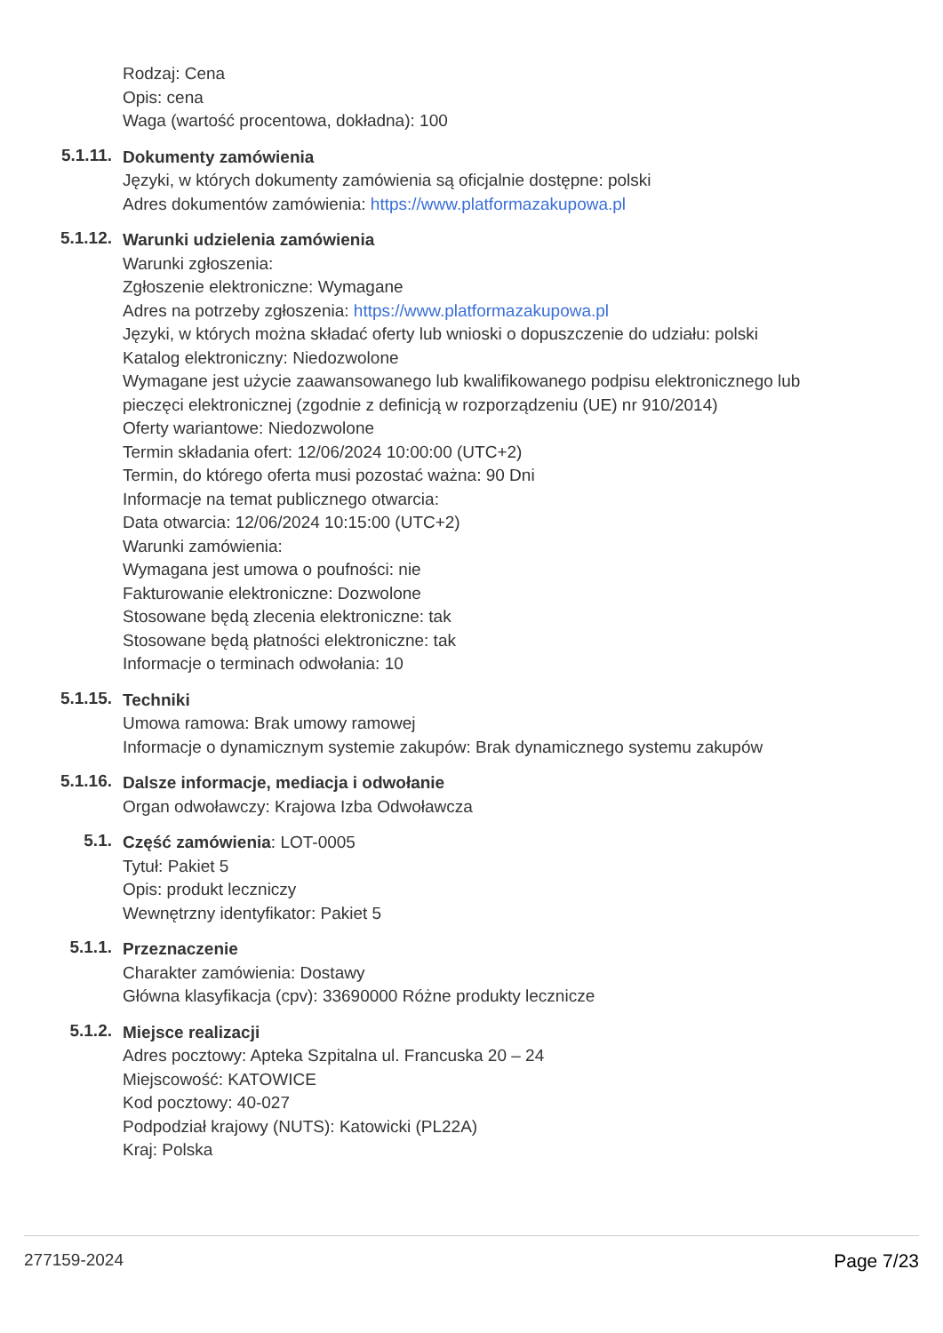Rodzaj: Cena
Opis: cena
Waga (wartość procentowa, dokładna): 100
5.1.11.
Dokumenty zamówienia
Języki, w których dokumenty zamówienia są oficjalnie dostępne: polski
Adres dokumentów zamówienia: https://www.platformazakupowa.pl
5.1.12.
Warunki udzielenia zamówienia
Warunki zgłoszenia:
Zgłoszenie elektroniczne: Wymagane
Adres na potrzeby zgłoszenia: https://www.platformazakupowa.pl
Języki, w których można składać oferty lub wnioski o dopuszczenie do udziału: polski
Katalog elektroniczny: Niedozwolone
Wymagane jest użycie zaawansowanego lub kwalifikowanego podpisu elektronicznego lub pieczęci elektronicznej (zgodnie z definicją w rozporządzeniu (UE) nr 910/2014)
Oferty wariantowe: Niedozwolone
Termin składania ofert: 12/06/2024 10:00:00 (UTC+2)
Termin, do którego oferta musi pozostać ważna: 90 Dni
Informacje na temat publicznego otwarcia:
Data otwarcia: 12/06/2024 10:15:00 (UTC+2)
Warunki zamówienia:
Wymagana jest umowa o poufności: nie
Fakturowanie elektroniczne: Dozwolone
Stosowane będą zlecenia elektroniczne: tak
Stosowane będą płatności elektroniczne: tak
Informacje o terminach odwołania: 10
5.1.15.
Techniki
Umowa ramowa: Brak umowy ramowej
Informacje o dynamicznym systemie zakupów: Brak dynamicznego systemu zakupów
5.1.16.
Dalsze informacje, mediacja i odwołanie
Organ odwoławczy: Krajowa Izba Odwoławcza
5.1.
Część zamówienia: LOT-0005
Tytuł: Pakiet 5
Opis: produkt leczniczy
Wewnętrzny identyfikator: Pakiet 5
5.1.1.
Przeznaczenie
Charakter zamówienia: Dostawy
Główna klasyfikacja (cpv): 33690000 Różne produkty lecznicze
5.1.2.
Miejsce realizacji
Adres pocztowy: Apteka Szpitalna ul. Francuska 20 – 24
Miejscowość: KATOWICE
Kod pocztowy: 40-027
Podpodział krajowy (NUTS): Katowicki (PL22A)
Kraj: Polska
277159-2024 Page 7/23